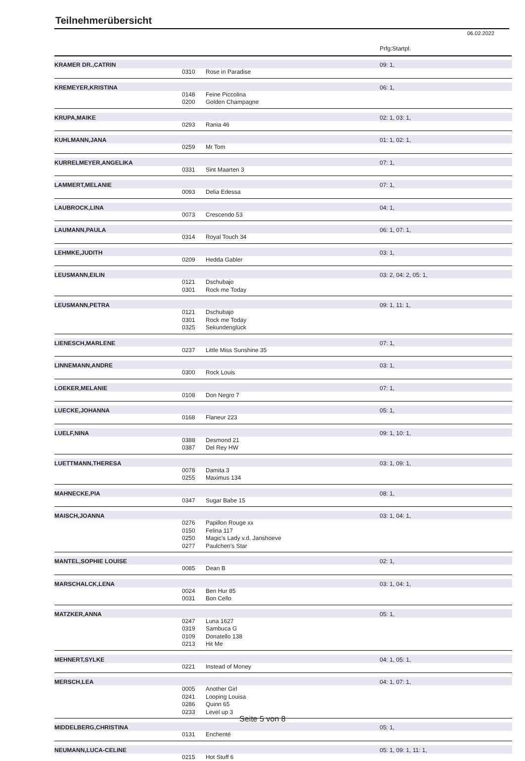Teilnehmerübersicht
06.02.2022
Prfg:Startpl.
| KRAMER DR.,CATRIN | | | 09: 1, |
| | 0310 | Rose in Paradise | |
| KREMEYER,KRISTINA | | | 06: 1, |
| | 0148 | Feine Piccolina | |
| | 0200 | Golden Champagne | |
| KRUPA,MAIKE | | | 02: 1, 03: 1, |
| | 0293 | Rania 46 | |
| KUHLMANN,JANA | | | 01: 1, 02: 1, |
| | 0259 | Mr Tom | |
| KURRELMEYER,ANGELIKA | | | 07: 1, |
| | 0331 | Sint Maarten 3 | |
| LAMMERT,MELANIE | | | 07: 1, |
| | 0093 | Delia Edessa | |
| LAUBROCK,LINA | | | 04: 1, |
| | 0073 | Crescendo 53 | |
| LAUMANN,PAULA | | | 06: 1, 07: 1, |
| | 0314 | Royal Touch 34 | |
| LEHMKE,JUDITH | | | 03: 1, |
| | 0209 | Hedda Gabler | |
| LEUSMANN,EILIN | | | 03: 2, 04: 2, 05: 1, |
| | 0121 | Dschubajo | |
| | 0301 | Rock me Today | |
| LEUSMANN,PETRA | | | 09: 1, 11: 1, |
| | 0121 | Dschubajo | |
| | 0301 | Rock me Today | |
| | 0325 | Sekundenglück | |
| LIENESCH,MARLENE | | | 07: 1, |
| | 0237 | Little Miss Sunshine 35 | |
| LINNEMANN,ANDRE | | | 03: 1, |
| | 0300 | Rock Louis | |
| LOEKER,MELANIE | | | 07: 1, |
| | 0108 | Don Negro 7 | |
| LUECKE,JOHANNA | | | 05: 1, |
| | 0168 | Flaneur 223 | |
| LUELF,NINA | | | 09: 1, 10: 1, |
| | 0388 | Desmond 21 | |
| | 0387 | Del Rey HW | |
| LUETTMANN,THERESA | | | 03: 1, 09: 1, |
| | 0078 | Damita 3 | |
| | 0255 | Maximus 134 | |
| MAHNECKE,PIA | | | 08: 1, |
| | 0347 | Sugar Babe 15 | |
| MAISCH,JOANNA | | | 03: 1, 04: 1, |
| | 0276 | Papillon Rouge xx | |
| | 0150 | Felina 117 | |
| | 0250 | Magic's Lady v.d. Janshoeve | |
| | 0277 | Paulchen's Star | |
| MANTEL,SOPHIE LOUISE | | | 02: 1, |
| | 0085 | Dean B | |
| MARSCHALCK,LENA | | | 03: 1, 04: 1, |
| | 0024 | Ben Hur 85 | |
| | 0031 | Bon Cello | |
| MATZKER,ANNA | | | 05: 1, |
| | 0247 | Luna 1627 | |
| | 0319 | Sambuca G | |
| | 0109 | Donatello 138 | |
| | 0213 | Hit Me | |
| MEHNERT,SYLKE | | | 04: 1, 05: 1, |
| | 0221 | Instead of Money | |
| MERSCH,LEA | | | 04: 1, 07: 1, |
| | 0005 | Another Girl | |
| | 0241 | Looping Louisa | |
| | 0286 | Quinn 65 | |
| | 0233 | Level up 3 | |
| MIDDELBERG,CHRISTINA | | | 05: 1, |
| | 0131 | Enchenté | |
| NEUMANN,LUCA-CELINE | | | 05: 1, 09: 1, 11: 1, |
| | 0215 | Hot Stuff 6 | |
Seite 5 von 8